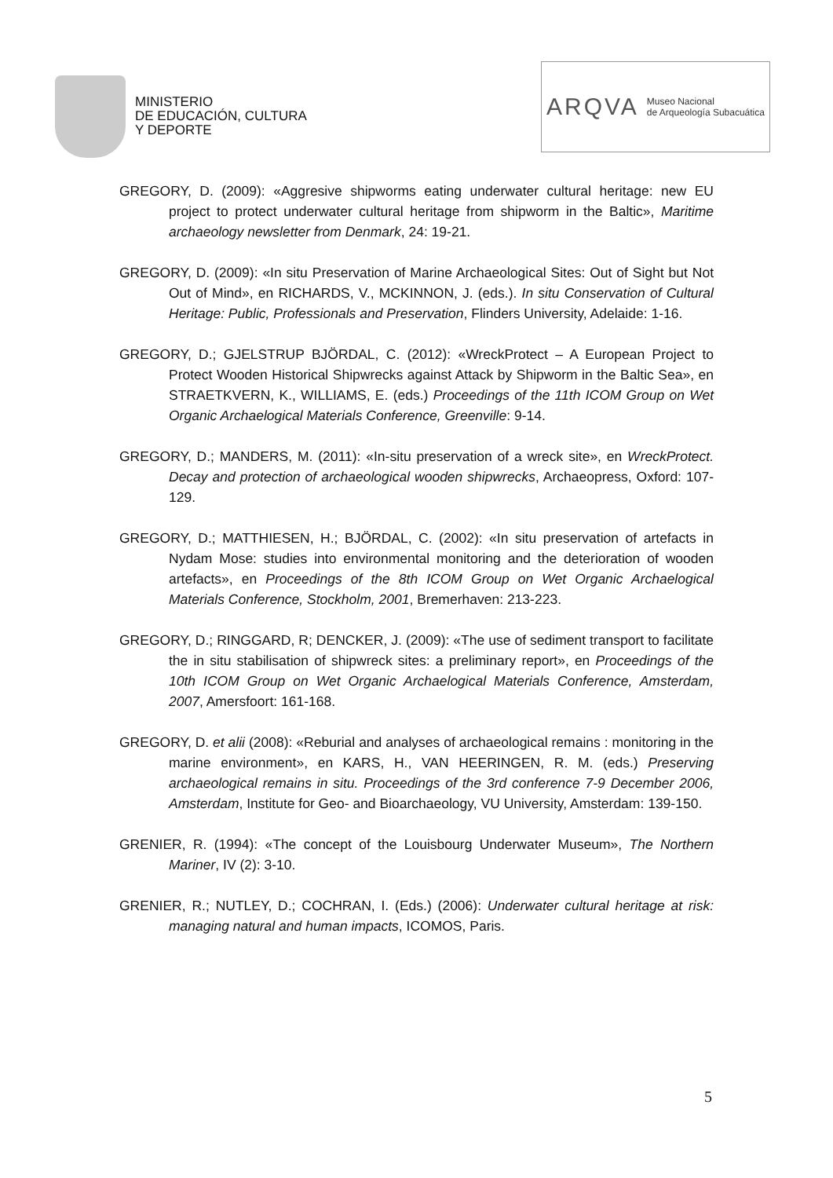MINISTERIO
DE EDUCACIÓN, CULTURA
Y DEPORTE
ARQVA Museo Nacional
de Arqueología Subacuática
GREGORY, D. (2009): «Aggresive shipworms eating underwater cultural heritage: new EU project to protect underwater cultural heritage from shipworm in the Baltic», Maritime archaeology newsletter from Denmark, 24: 19-21.
GREGORY, D. (2009): «In situ Preservation of Marine Archaeological Sites: Out of Sight but Not Out of Mind», en RICHARDS, V., MCKINNON, J. (eds.). In situ Conservation of Cultural Heritage: Public, Professionals and Preservation, Flinders University, Adelaide: 1-16.
GREGORY, D.; GJELSTRUP BJÖRDAL, C. (2012): «WreckProtect – A European Project to Protect Wooden Historical Shipwrecks against Attack by Shipworm in the Baltic Sea», en STRAETKVERN, K., WILLIAMS, E. (eds.) Proceedings of the 11th ICOM Group on Wet Organic Archaelogical Materials Conference, Greenville: 9-14.
GREGORY, D.; MANDERS, M. (2011): «In-situ preservation of a wreck site», en WreckProtect. Decay and protection of archaeological wooden shipwrecks, Archaeopress, Oxford: 107-129.
GREGORY, D.; MATTHIESEN, H.; BJÖRDAL, C. (2002): «In situ preservation of artefacts in Nydam Mose: studies into environmental monitoring and the deterioration of wooden artefacts», en Proceedings of the 8th ICOM Group on Wet Organic Archaelogical Materials Conference, Stockholm, 2001, Bremerhaven: 213-223.
GREGORY, D.; RINGGARD, R; DENCKER, J. (2009): «The use of sediment transport to facilitate the in situ stabilisation of shipwreck sites: a preliminary report», en Proceedings of the 10th ICOM Group on Wet Organic Archaelogical Materials Conference, Amsterdam, 2007, Amersfoort: 161-168.
GREGORY, D. et alii (2008): «Reburial and analyses of archaeological remains : monitoring in the marine environment», en KARS, H., VAN HEERINGEN, R. M. (eds.) Preserving archaeological remains in situ. Proceedings of the 3rd conference 7-9 December 2006, Amsterdam, Institute for Geo- and Bioarchaeology, VU University, Amsterdam: 139-150.
GRENIER, R. (1994): «The concept of the Louisbourg Underwater Museum», The Northern Mariner, IV (2): 3-10.
GRENIER, R.; NUTLEY, D.; COCHRAN, I. (Eds.) (2006): Underwater cultural heritage at risk: managing natural and human impacts, ICOMOS, Paris.
5